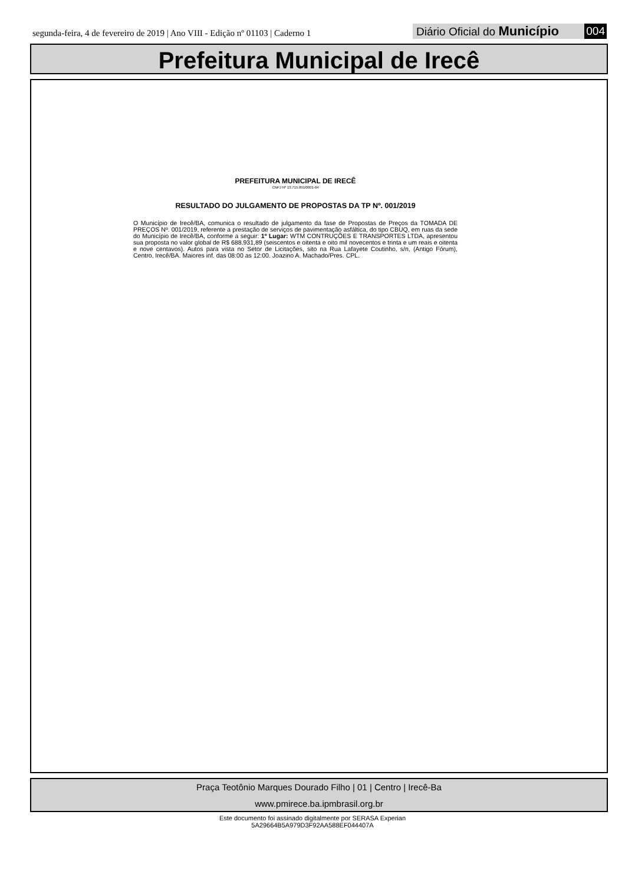segunda-feira, 4 de fevereiro de 2019 | Ano VIII - Edição nº 01103 | Caderno 1
Diário Oficial do Município 004
Prefeitura Municipal de Irecê
PREFEITURA MUNICIPAL DE IRECÊ
CNPJ Nº 13.715.891/0001-04
RESULTADO DO JULGAMENTO DE PROPOSTAS DA TP Nº. 001/2019
O Município de Irecê/BA, comunica o resultado de julgamento da fase de Propostas de Preços da TOMADA DE PREÇOS Nº. 001/2019, referente a prestação de serviços de pavimentação asfáltica, do tipo CBUQ, em ruas da sede do Município de Irecê/BA, conforme a seguir: 1º Lugar: WTM CONTRUÇÕES E TRANSPORTES LTDA, apresentou sua proposta no valor global de R$ 688.931,89 (seiscentos e oitenta e oito mil novecentos e trinta e um reais e oitenta e nove centavos). Autos para vista no Setor de Licitações, sito na Rua Lafayete Coutinho, s/n, (Antigo Fórum), Centro, Irecê/BA. Maiores inf. das 08:00 as 12:00. Joazino A. Machado/Pres. CPL.
Praça Teotônio Marques Dourado Filho | 01 | Centro | Irecê-Ba
www.pmirece.ba.ipmbrasil.org.br
Este documento foi assinado digitalmente por SERASA Experian
5A29664B5A979D3F92AA588EF044407A